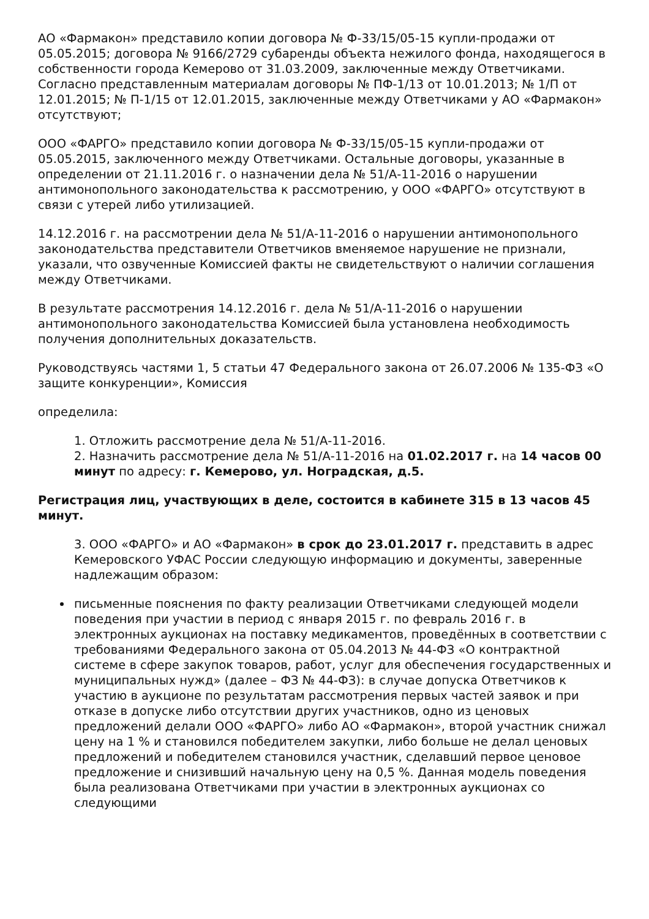АО «Фармакон» представило копии договора № Ф-33/15/05-15 купли-продажи от 05.05.2015; договора № 9166/2729 субаренды объекта нежилого фонда, находящегося в собственности города Кемерово от 31.03.2009, заключенные между Ответчиками. Согласно представленным материалам договоры № ПФ-1/13 от 10.01.2013; № 1/П от 12.01.2015; № П-1/15 от 12.01.2015, заключенные между Ответчиками у АО «Фармакон» отсутствуют;
ООО «ФАРГО» представило копии договора № Ф-33/15/05-15 купли-продажи от 05.05.2015, заключенного между Ответчиками. Остальные договоры, указанные в определении от 21.11.2016 г. о назначении дела № 51/А-11-2016 о нарушении антимонопольного законодательства к рассмотрению, у ООО «ФАРГО» отсутствуют в связи с утерей либо утилизацией.
14.12.2016 г. на рассмотрении дела № 51/А-11-2016 о нарушении антимонопольного законодательства представители Ответчиков вменяемое нарушение не признали, указали, что озвученные Комиссией факты не свидетельствуют о наличии соглашения между Ответчиками.
В результате рассмотрения 14.12.2016 г. дела № 51/А-11-2016 о нарушении антимонопольного законодательства Комиссией была установлена необходимость получения дополнительных доказательств.
Руководствуясь частями 1, 5 статьи 47 Федерального закона от 26.07.2006 № 135-ФЗ «О защите конкуренции», Комиссия
определила:
1. Отложить рассмотрение дела № 51/А-11-2016.
2. Назначить рассмотрение дела № 51/А-11-2016 на 01.02.2017 г. на 14 часов 00 минут по адресу: г. Кемерово, ул. Ноградская, д.5.
Регистрация лиц, участвующих в деле, состоится в кабинете 315 в 13 часов 45 минут.
3. ООО «ФАРГО» и АО «Фармакон» в срок до 23.01.2017 г. представить в адрес Кемеровского УФАС России следующую информацию и документы, заверенные надлежащим образом:
письменные пояснения по факту реализации Ответчиками следующей модели поведения при участии в период с января 2015 г. по февраль 2016 г. в электронных аукционах на поставку медикаментов, проведённых в соответствии с требованиями Федерального закона от 05.04.2013 № 44-ФЗ «О контрактной системе в сфере закупок товаров, работ, услуг для обеспечения государственных и муниципальных нужд» (далее – ФЗ № 44-ФЗ): в случае допуска Ответчиков к участию в аукционе по результатам рассмотрения первых частей заявок и при отказе в допуске либо отсутствии других участников, одно из ценовых предложений делали ООО «ФАРГО» либо АО «Фармакон», второй участник снижал цену на 1 % и становился победителем закупки, либо больше не делал ценовых предложений и победителем становился участник, сделавший первое ценовое предложение и снизивший начальную цену на 0,5 %. Данная модель поведения была реализована Ответчиками при участии в электронных аукционах со следующими